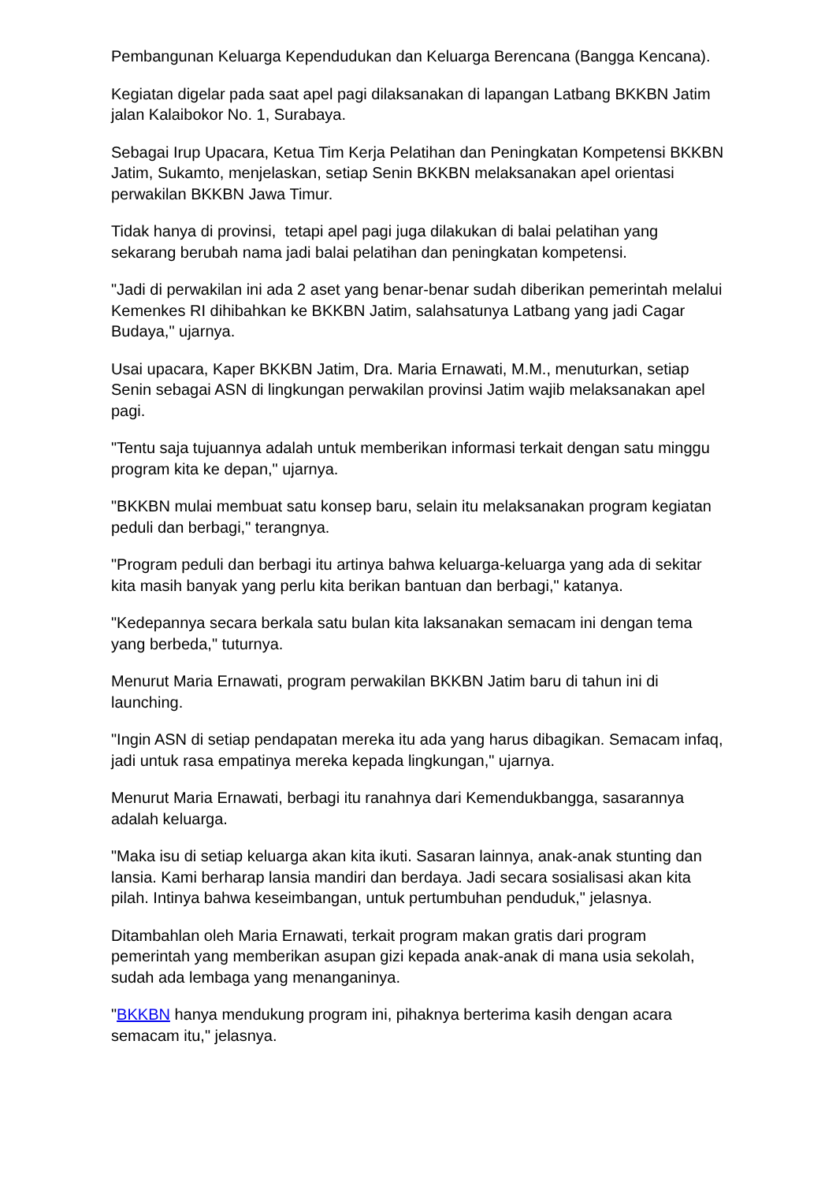Pembangunan Keluarga Kependudukan dan Keluarga Berencana (Bangga Kencana).
Kegiatan digelar pada saat apel pagi dilaksanakan di lapangan Latbang BKKBN Jatim jalan Kalaibokor No. 1, Surabaya.
Sebagai Irup Upacara, Ketua Tim Kerja Pelatihan dan Peningkatan Kompetensi BKKBN Jatim, Sukamto, menjelaskan, setiap Senin BKKBN melaksanakan apel orientasi perwakilan BKKBN Jawa Timur.
Tidak hanya di provinsi, tetapi apel pagi juga dilakukan di balai pelatihan yang sekarang berubah nama jadi balai pelatihan dan peningkatan kompetensi.
"Jadi di perwakilan ini ada 2 aset yang benar-benar sudah diberikan pemerintah melalui Kemenkes RI dihibahkan ke BKKBN Jatim, salahsatunya Latbang yang jadi Cagar Budaya," ujarnya.
Usai upacara, Kaper BKKBN Jatim, Dra. Maria Ernawati, M.M., menuturkan, setiap Senin sebagai ASN di lingkungan perwakilan provinsi Jatim wajib melaksanakan apel pagi.
"Tentu saja tujuannya adalah untuk memberikan informasi terkait dengan satu minggu program kita ke depan," ujarnya.
"BKKBN mulai membuat satu konsep baru, selain itu melaksanakan program kegiatan peduli dan berbagi," terangnya.
"Program peduli dan berbagi itu artinya bahwa keluarga-keluarga yang ada di sekitar kita masih banyak yang perlu kita berikan bantuan dan berbagi," katanya.
"Kedepannya secara berkala satu bulan kita laksanakan semacam ini dengan tema yang berbeda," tuturnya.
Menurut Maria Ernawati, program perwakilan BKKBN Jatim baru di tahun ini di launching.
"Ingin ASN di setiap pendapatan mereka itu ada yang harus dibagikan. Semacam infaq, jadi untuk rasa empatinya mereka kepada lingkungan," ujarnya.
Menurut Maria Ernawati, berbagi itu ranahnya dari Kemendukbangga, sasarannya adalah keluarga.
"Maka isu di setiap keluarga akan kita ikuti. Sasaran lainnya, anak-anak stunting dan lansia. Kami berharap lansia mandiri dan berdaya. Jadi secara sosialisasi akan kita pilah. Intinya bahwa keseimbangan, untuk pertumbuhan penduduk," jelasnya.
Ditambahlan oleh Maria Ernawati, terkait program makan gratis dari program pemerintah yang memberikan asupan gizi kepada anak-anak di mana usia sekolah, sudah ada lembaga yang menanganinya.
"BKKBN hanya mendukung program ini, pihaknya berterima kasih dengan acara semacam itu," jelasnya.